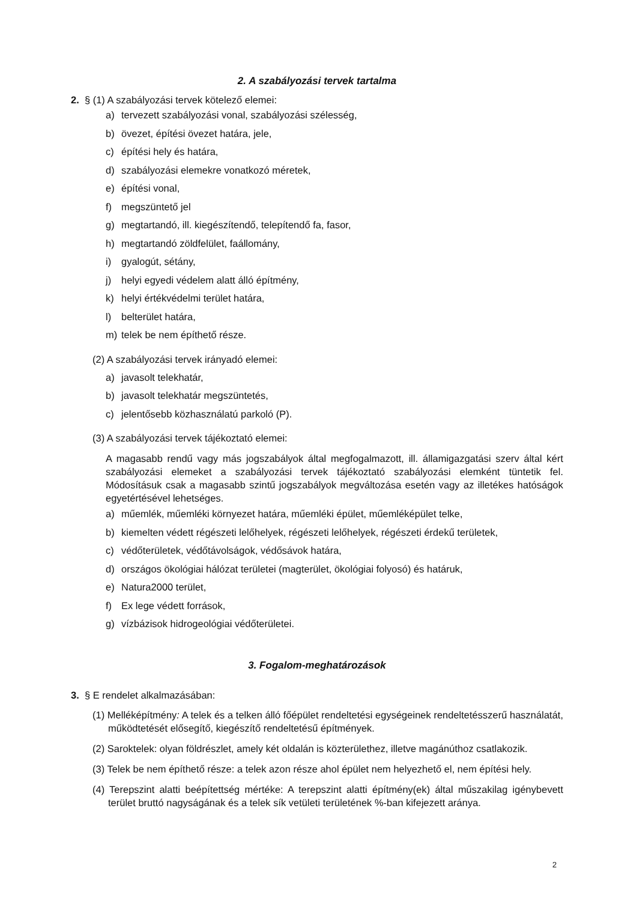2. A szabályozási tervek tartalma
2. § (1) A szabályozási tervek kötelező elemei:
a) tervezett szabályozási vonal, szabályozási szélesség,
b) övezet, építési övezet határa, jele,
c) építési hely és határa,
d) szabályozási elemekre vonatkozó méretek,
e) építési vonal,
f) megszüntető jel
g) megtartandó, ill. kiegészítendő, telepítendő fa, fasor,
h) megtartandó zöldfelület, faállomány,
i) gyalogút, sétány,
j) helyi egyedi védelem alatt álló építmény,
k) helyi értékvédelmi terület határa,
l) belterület határa,
m) telek be nem építhető része.
(2) A szabályozási tervek irányadó elemei:
a) javasolt telekhatár,
b) javasolt telekhatár megszüntetés,
c) jelentősebb közhasználatú parkoló (P).
(3) A szabályozási tervek tájékoztató elemei:
A magasabb rendű vagy más jogszabályok által megfogalmazott, ill. államigazgatási szerv által kért szabályozási elemeket a szabályozási tervek tájékoztató szabályozási elemként tüntetik fel. Módosításuk csak a magasabb szintű jogszabályok megváltozása esetén vagy az illetékes hatóságok egyetértésével lehetséges.
a) műemlék, műemléki környezet határa, műemléki épület, műemléképület telke,
b) kiemelten védett régészeti lelőhelyek, régészeti lelőhelyek, régészeti érdekű területek,
c) védőterületek, védőtávolságok, védősávok határa,
d) országos ökológiai hálózat területei (magterület, ökológiai folyosó) és határuk,
e) Natura2000 terület,
f) Ex lege védett források,
g) vízbázisok hidrogeológiai védőterületei.
3. Fogalom-meghatározások
3. § E rendelet alkalmazásában:
(1) Melléképítmény: A telek és a telken álló főépület rendeltetési egységeinek rendeltetésszerű használatát, működtetését elősegítő, kiegészítő rendeltetésű építmények.
(2) Saroktelek: olyan földrészlet, amely két oldalán is közterülethez, illetve magánúthoz csatlakozik.
(3) Telek be nem építhető része: a telek azon része ahol épület nem helyezhető el, nem építési hely.
(4) Terepszint alatti beépítettség mértéke: A terepszint alatti építmény(ek) által műszakilag igénybevett terület bruttó nagyságának és a telek sík vetületi területének %-ban kifejezett aránya.
2